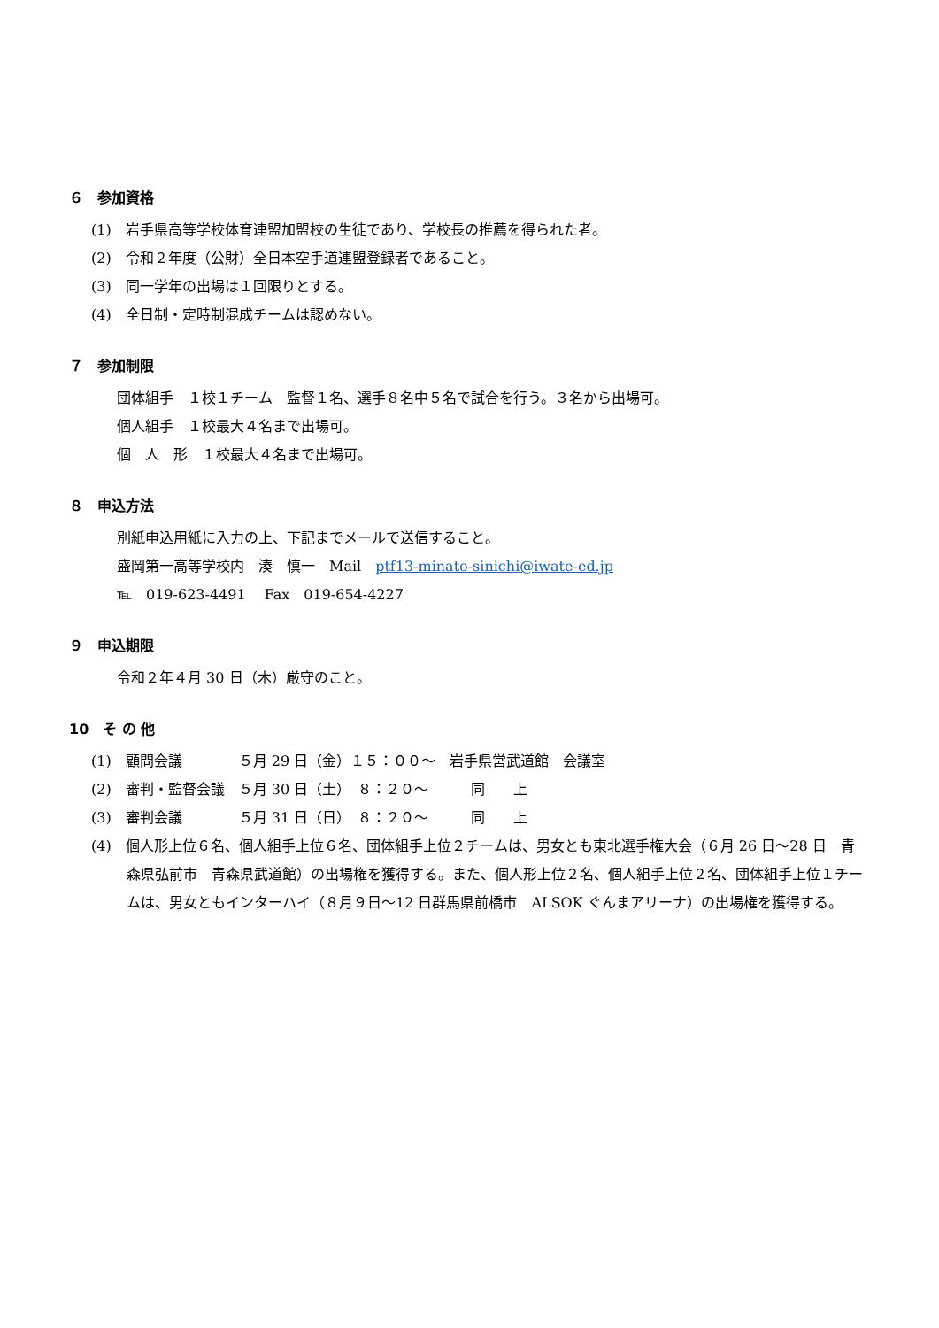６　参加資格
(1)　岩手県高等学校体育連盟加盟校の生徒であり、学校長の推薦を得られた者。
(2)　令和２年度（公財）全日本空手道連盟登録者であること。
(3)　同一学年の出場は１回限りとする。
(4)　全日制・定時制混成チームは認めない。
７　参加制限
団体組手　１校１チーム　監督１名、選手８名中５名で試合を行う。３名から出場可。
個人組手　１校最大４名まで出場可。
個　人　形　１校最大４名まで出場可。
８　申込方法
別紙申込用紙に入力の上、下記までメールで送信すること。
盛岡第一高等学校内　湊　慎一　Mail　ptf13-minato-sinichi@iwate-ed.jp
℡　019-623-4491　 Fax　019-654-4227
９　申込期限
令和２年４月 30 日（木）厳守のこと。
10　そ の 他
(1)　顧問会議　　　　５月 29 日（金）１５：００～　岩手県営武道館　会議室
(2)　審判・監督会議　５月 30 日（土）　８：２０～　　　同　　上
(3)　審判会議　　　　５月 31 日（日）　８：２０～　　　同　　上
(4)　個人形上位６名、個人組手上位６名、団体組手上位２チームは、男女とも東北選手権大会（６月 26 日～28 日　青森県弘前市　青森県武道館）の出場権を獲得する。また、個人形上位２名、個人組手上位２名、団体組手上位１チームは、男女ともインターハイ（８月９日～12 日群馬県前橋市　ALSOK ぐんまアリーナ）の出場権を獲得する。